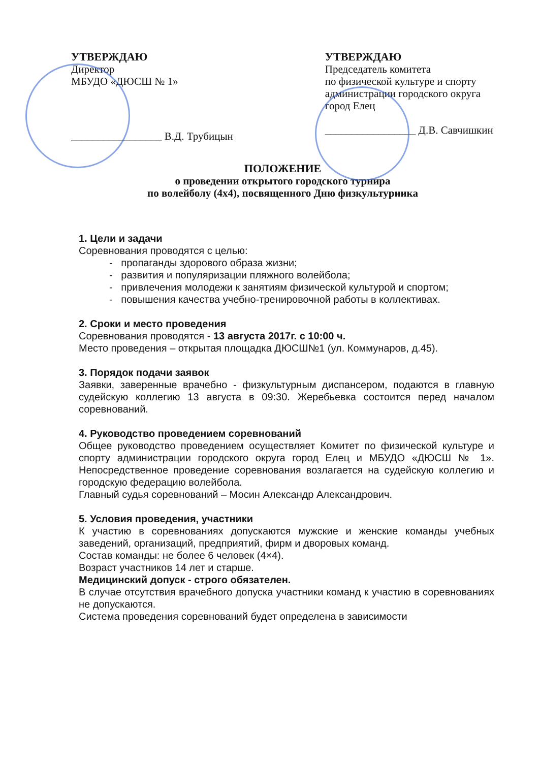УТВЕРЖДАЮ
Директор
МБУДО «ДЮСШ № 1»
_________________ В.Д. Трубицын
УТВЕРЖДАЮ
Председатель комитета
по физической культуре и спорту администрации городского округа город Елец
_________________ Д.В. Савчишкин
ПОЛОЖЕНИЕ
о проведении открытого городского турнира
по волейболу (4х4), посвященного Дню физкультурника
1. Цели и задачи
Соревнования проводятся с целью:
- пропаганды здорового образа жизни;
- развития и популяризации пляжного волейбола;
- привлечения молодежи к занятиям физической культурой и спортом;
- повышения качества учебно-тренировочной работы в коллективах.
2. Сроки и место проведения
Соревнования проводятся - 13 августа 2017г. с 10:00 ч.
Место проведения – открытая площадка ДЮСШ№1 (ул. Коммунаров, д.45).
3. Порядок подачи заявок
Заявки, заверенные врачебно - физкультурным диспансером, подаются в главную судейскую коллегию 13 августа в 09:30. Жеребьевка состоится перед началом соревнований.
4. Руководство проведением соревнований
Общее руководство проведением осуществляет Комитет по физической культуре и спорту администрации городского округа город Елец и МБУДО «ДЮСШ № 1». Непосредственное проведение соревнования возлагается на судейскую коллегию и городскую федерацию волейбола.
Главный судья соревнований – Мосин Александр Александрович.
5. Условия проведения, участники
К участию в соревнованиях допускаются мужские и женские команды учебных заведений, организаций, предприятий, фирм и дворовых команд.
Состав команды: не более 6 человек (4×4).
Возраст участников 14 лет и старше.
Медицинский допуск - строго обязателен.
В случае отсутствия врачебного допуска участники команд к участию в соревнованиях не допускаются.
Система проведения соревнований будет определена в зависимости